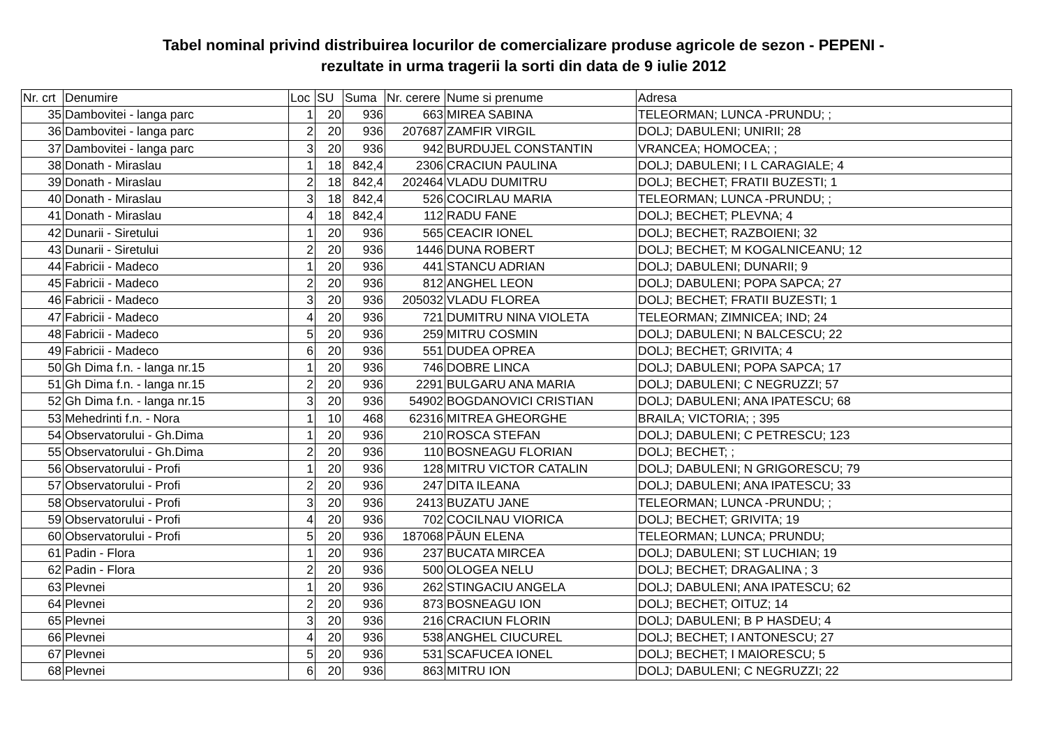Tabel nominal privind distribuirea locurilor de comercializare produse agricole de sezon - PEPENI -
rezultate in urma tragerii la sorti din data de 9 iulie 2012
| Nr. crt | Denumire | Loc | SU | Suma | Nr. cerere | Nume si prenume | Adresa |
| --- | --- | --- | --- | --- | --- | --- | --- |
| 35 | Dambovitei - langa parc | 1 | 20 | 936 | 663 | MIREA SABINA | TELEORMAN; LUNCA -PRUNDU; ; |
| 36 | Dambovitei - langa parc | 2 | 20 | 936 | 207687 | ZAMFIR VIRGIL | DOLJ; DABULENI; UNIRII; 28 |
| 37 | Dambovitei - langa parc | 3 | 20 | 936 | 942 | BURDUJEL CONSTANTIN | VRANCEA; HOMOCEA; ; |
| 38 | Donath - Miraslau | 1 | 18 | 842,4 | 2306 | CRACIUN PAULINA | DOLJ; DABULENI; I L CARAGIALE; 4 |
| 39 | Donath - Miraslau | 2 | 18 | 842,4 | 202464 | VLADU DUMITRU | DOLJ; BECHET; FRATII BUZESTI; 1 |
| 40 | Donath - Miraslau | 3 | 18 | 842,4 | 526 | COCIRLAU MARIA | TELEORMAN; LUNCA -PRUNDU; ; |
| 41 | Donath - Miraslau | 4 | 18 | 842,4 | 112 | RADU FANE | DOLJ; BECHET; PLEVNA; 4 |
| 42 | Dunarii - Siretului | 1 | 20 | 936 | 565 | CEACIR IONEL | DOLJ; BECHET; RAZBOIENI; 32 |
| 43 | Dunarii - Siretului | 2 | 20 | 936 | 1446 | DUNA ROBERT | DOLJ; BECHET; M KOGALNICEANU; 12 |
| 44 | Fabricii - Madeco | 1 | 20 | 936 | 441 | STANCU ADRIAN | DOLJ; DABULENI; DUNARII; 9 |
| 45 | Fabricii - Madeco | 2 | 20 | 936 | 812 | ANGHEL LEON | DOLJ; DABULENI; POPA SAPCA; 27 |
| 46 | Fabricii - Madeco | 3 | 20 | 936 | 205032 | VLADU FLOREA | DOLJ; BECHET; FRATII BUZESTI; 1 |
| 47 | Fabricii - Madeco | 4 | 20 | 936 | 721 | DUMITRU NINA VIOLETA | TELEORMAN; ZIMNICEA; IND; 24 |
| 48 | Fabricii - Madeco | 5 | 20 | 936 | 259 | MITRU COSMIN | DOLJ; DABULENI; N BALCESCU; 22 |
| 49 | Fabricii - Madeco | 6 | 20 | 936 | 551 | DUDEA OPREA | DOLJ; BECHET; GRIVITA; 4 |
| 50 | Gh Dima f.n. - langa nr.15 | 1 | 20 | 936 | 746 | DOBRE LINCA | DOLJ; DABULENI; POPA SAPCA; 17 |
| 51 | Gh Dima f.n. - langa nr.15 | 2 | 20 | 936 | 2291 | BULGARU ANA MARIA | DOLJ; DABULENI; C NEGRUZZI; 57 |
| 52 | Gh Dima f.n. - langa nr.15 | 3 | 20 | 936 | 54902 | BOGDANOVICI CRISTIAN | DOLJ; DABULENI; ANA IPATESCU; 68 |
| 53 | Mehedrinti f.n. - Nora | 1 | 10 | 468 | 62316 | MITREA GHEORGHE | BRAILA; VICTORIA; ; 395 |
| 54 | Observatorului - Gh.Dima | 1 | 20 | 936 | 210 | ROSCA STEFAN | DOLJ; DABULENI; C PETRESCU; 123 |
| 55 | Observatorului - Gh.Dima | 2 | 20 | 936 | 110 | BOSNEAGU FLORIAN | DOLJ; BECHET; ; |
| 56 | Observatorului - Profi | 1 | 20 | 936 | 128 | MITRU VICTOR CATALIN | DOLJ; DABULENI; N GRIGORESCU; 79 |
| 57 | Observatorului - Profi | 2 | 20 | 936 | 247 | DITA ILEANA | DOLJ; DABULENI; ANA IPATESCU; 33 |
| 58 | Observatorului - Profi | 3 | 20 | 936 | 2413 | BUZATU JANE | TELEORMAN; LUNCA -PRUNDU; ; |
| 59 | Observatorului - Profi | 4 | 20 | 936 | 702 | COCILNAU VIORICA | DOLJ; BECHET; GRIVITA; 19 |
| 60 | Observatorului - Profi | 5 | 20 | 936 | 187068 | PĂUN ELENA | TELEORMAN; LUNCA; PRUNDU; |
| 61 | Padin - Flora | 1 | 20 | 936 | 237 | BUCATA MIRCEA | DOLJ; DABULENI; ST LUCHIAN; 19 |
| 62 | Padin - Flora | 2 | 20 | 936 | 500 | OLOGEA NELU | DOLJ; BECHET; DRAGALINA ; 3 |
| 63 | Plevnei | 1 | 20 | 936 | 262 | STINGACIU ANGELA | DOLJ; DABULENI; ANA IPATESCU; 62 |
| 64 | Plevnei | 2 | 20 | 936 | 873 | BOSNEAGU ION | DOLJ; BECHET; OITUZ; 14 |
| 65 | Plevnei | 3 | 20 | 936 | 216 | CRACIUN FLORIN | DOLJ; DABULENI; B P HASDEU; 4 |
| 66 | Plevnei | 4 | 20 | 936 | 538 | ANGHEL CIUCUREL | DOLJ; BECHET; I ANTONESCU; 27 |
| 67 | Plevnei | 5 | 20 | 936 | 531 | SCAFUCEA IONEL | DOLJ; BECHET; I MAIORESCU; 5 |
| 68 | Plevnei | 6 | 20 | 936 | 863 | MITRU ION | DOLJ; DABULENI; C NEGRUZZI; 22 |